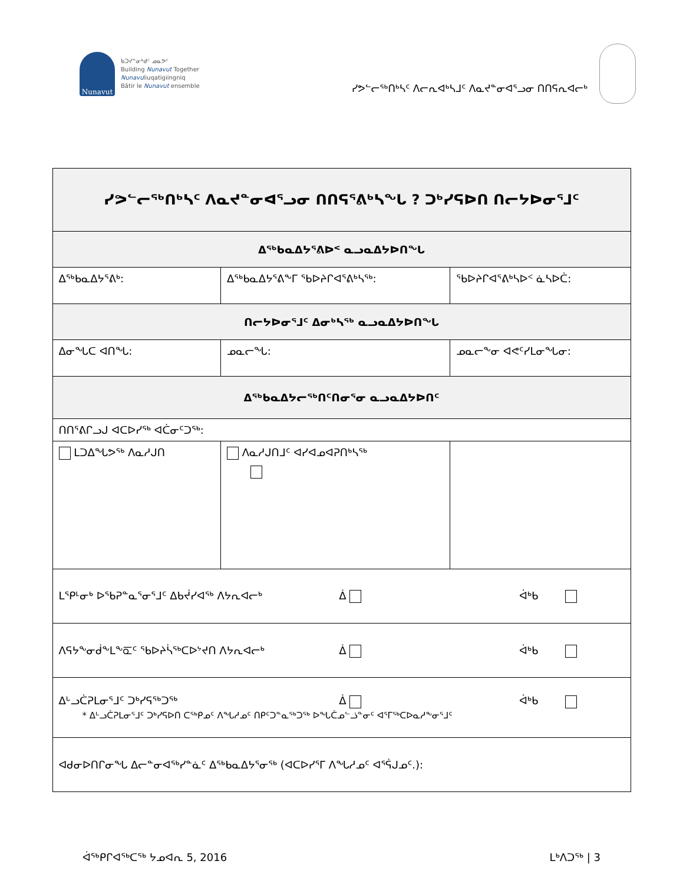Nunavut
ᑲᑐᔪᓐᓂᒃᑯᑦ ᓄᓇᕗᑦ
Building Nunavut Together
Nunavuliuqatigiingniq
Bâtir le Nunavut ensemble
ᓯᕗᓪᓕᖅᑎᒃᓴᑦ ᐱᓕᕆᐊᒃᓴᒧᑦ ᐱᓇᔪᓐᓂᐊᕐᓗᓂ ᑎᑎᕋᕆᐊᓕᒃ
| ᓯᕗᓪᓕᖅᑎᒃᓴᑦ ᐱᓇᔪᓐᓂᐊᕐᓗᓂ ᑎᑎᕋᕐᕕᒃᓴᖓ ? ᑐᒃᓯᕋᐅᑎ ᑎᓕᔭᐅᓂᕐᒧᑦ | | |
| --- | --- | --- |
| ᐃᖅᑲᓇᐃᔭᕐᕕᐅᑉ ᓇᓗᓇᐃᔭᐅᑎᖓ | | |
| ᐃᖅᑲᓇᐃᔭᕐᕕᒃ: | ᐃᖅᑲᓇᐃᔭᕐᕕᖕᒥ ᖃᐅᔨᒋᐊᕐᕕᒃᓴᖅ: | ᖃᐅᔨᒋᐊᕐᕕᒃᓴᐅᑉ ᓈᓴᐅᑖ: |
| ᑎᓕᔭᐅᓂᕐᒧᑦ ᐃᓂᒃᓴᖅ ᓇᓗᓇᐃᔭᐅᑎᖓ | | |
| ᐃᓂᖓᑕ ᐊᑎᖓ: | ᓄᓇᓕᖓ: | ᓄᓇᓕᖕᓂ ᐊᕙᑦᓯᒪᓂᖓᓂ: |
| ᐃᖅᑲᓇᐃᔭᓕᖅᑎᑦᑎᓂᕐᓂ ᓇᓗᓇᐃᔭᐅᑎᑦ | | |
| ᑎᑎᕐᕕᒋᓗᒍ ᐊᑕᐅᓯᖅ ᐊᑖᓂᑦᑐᖅ: | | |
| ᒪᑐᐃᖓᕗᖅ ᐱᓇᓱᒍᑎ | ᐱᓇᓱᒍᑎᒧᑦ ᐊᓯᐊᓄᐊᕈᑎᒃᓴᖅ | |
| ᒪᕿᒻᓂᒃ ᐅᖃᕈᓐᓇᕐᓂᕐᒧᑦ ᐃᑲᔫᓯᐊᖅ ᐱᔭᕆᐊᓕᒃ ᐄ ᐋᒃᑲ | | |
| ᐱᕋᔭᖕᓂᑰᖕᒪᖕᖞᑦ ᖃᐅᔨᓵᖅᑕᐅᔾᔪᑎ ᐱᔭᕆᐊᓕᒃ ᐄ ᐋᒃᑲ | | |
| ᐃᒡᓗᑖᕈᒪᓂᕐᒧᑦ ᑐᒃᓯᕋᖅᑐᖅ ᐄ ᐋᒃᑲ * ᐃᒡᓗᑖᕈᒪᓂᕐᒧᑦ ᑐᒃᓯᕋᐅᑎ ᑕᖅᑭᓄᑦ ᐱᖓᓱᓄᑦ ᑎᑭᑦᑐᓐᓇᖅᑐᖅ ᐅᖓᑖᓄᓪᓘᓐᓂᑦ ᐊᕐᒥᖅᑕᐅᓇᓱᖕᓂᕐᒧᑦ | | |
| ᐊᑯᓂᐅᑎᒋᓂᖓ ᐃᓕᓐᓂᐊᖅᓯᓐᓈᑦ ᐃᖅᑲᓇᐃᔭᕐᓂᖅ (ᐊᑕᐅᓯᕐᒥ ᐱᖓᓱᓄᑦ ᐊᕐᕌᒍᓄᑦ.): | | |
ᐋᖅᑭᒋᐊᖅᑕᖅ ᔭᓄᐊᕆ 5, 2016 ᒪᒃᐱᑐᖅ | 3